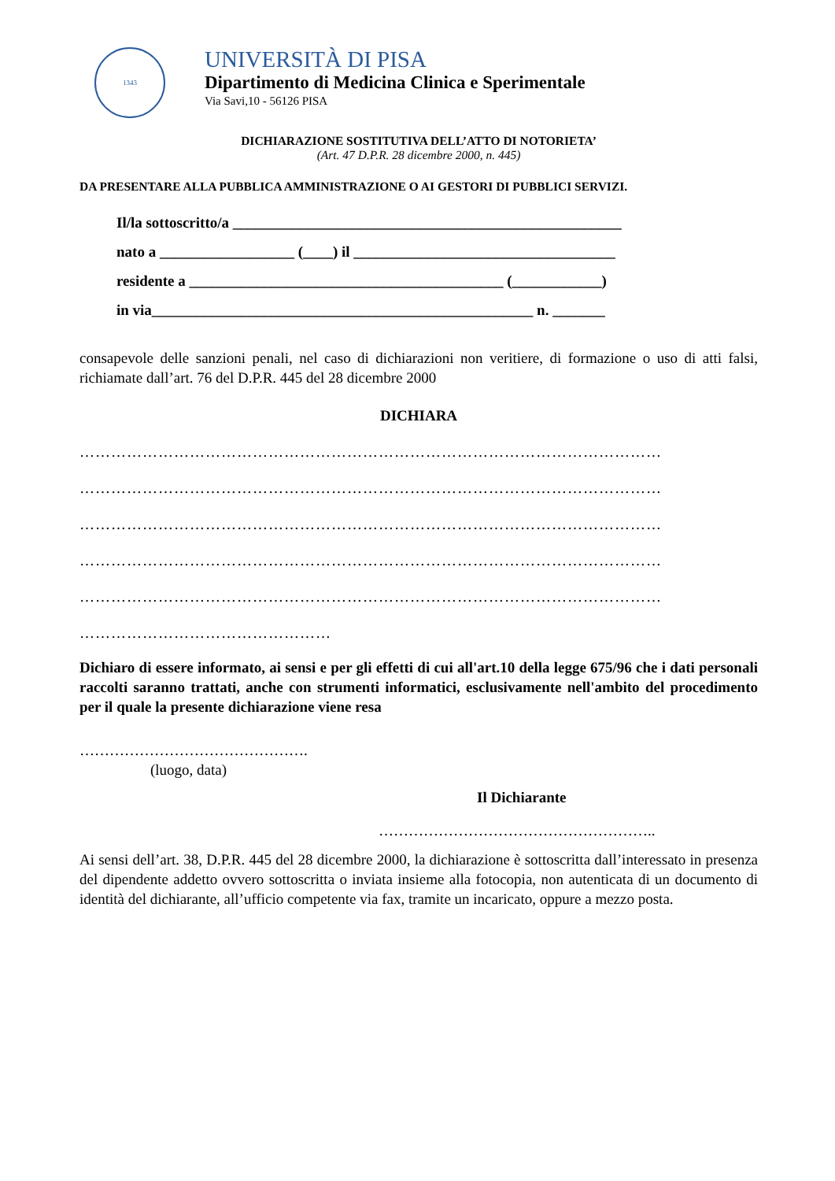1343
UNIVERSITÀ DI PISA
Dipartimento di Medicina Clinica e Sperimentale
Via Savi,10 - 56126 PISA
DICHIARAZIONE SOSTITUTIVA DELL’ATTO DI NOTORIETA’
(Art. 47 D.P.R. 28 dicembre 2000, n. 445)
DA PRESENTARE ALLA PUBBLICA AMMINISTRAZIONE O AI GESTORI DI PUBBLICI SERVIZI.
Il/la sottoscritto/a ____________________________________________________
nato a __________________ (____) il ___________________________________
residente a __________________________________________ (____________)
in via___________________________________________________ n. _______
consapevole delle sanzioni penali, nel caso di dichiarazioni non veritiere, di formazione o uso di atti falsi, richiamate dall’art. 76 del D.P.R. 445 del 28 dicembre 2000
DICHIARA
…………………………………………………………………………………………………
…………………………………………………………………………………………………
…………………………………………………………………………………………………
…………………………………………………………………………………………………
…………………………………………………………………………………………………
…………………………………………
Dichiaro di essere informato, ai sensi e per gli effetti di cui all'art.10 della legge 675/96 che i dati personali raccolti saranno trattati, anche con strumenti informatici, esclusivamente nell'ambito del procedimento per il quale la presente dichiarazione viene resa
……………………………………….
(luogo, data)
Il Dichiarante
………………………………………………..
Ai sensi dell’art. 38, D.P.R. 445 del 28 dicembre 2000, la dichiarazione è sottoscritta dall’interessato in presenza del dipendente addetto ovvero sottoscritta o inviata insieme alla fotocopia, non autenticata di un documento di identità del dichiarante, all’ufficio competente via fax, tramite un incaricato, oppure a mezzo posta.